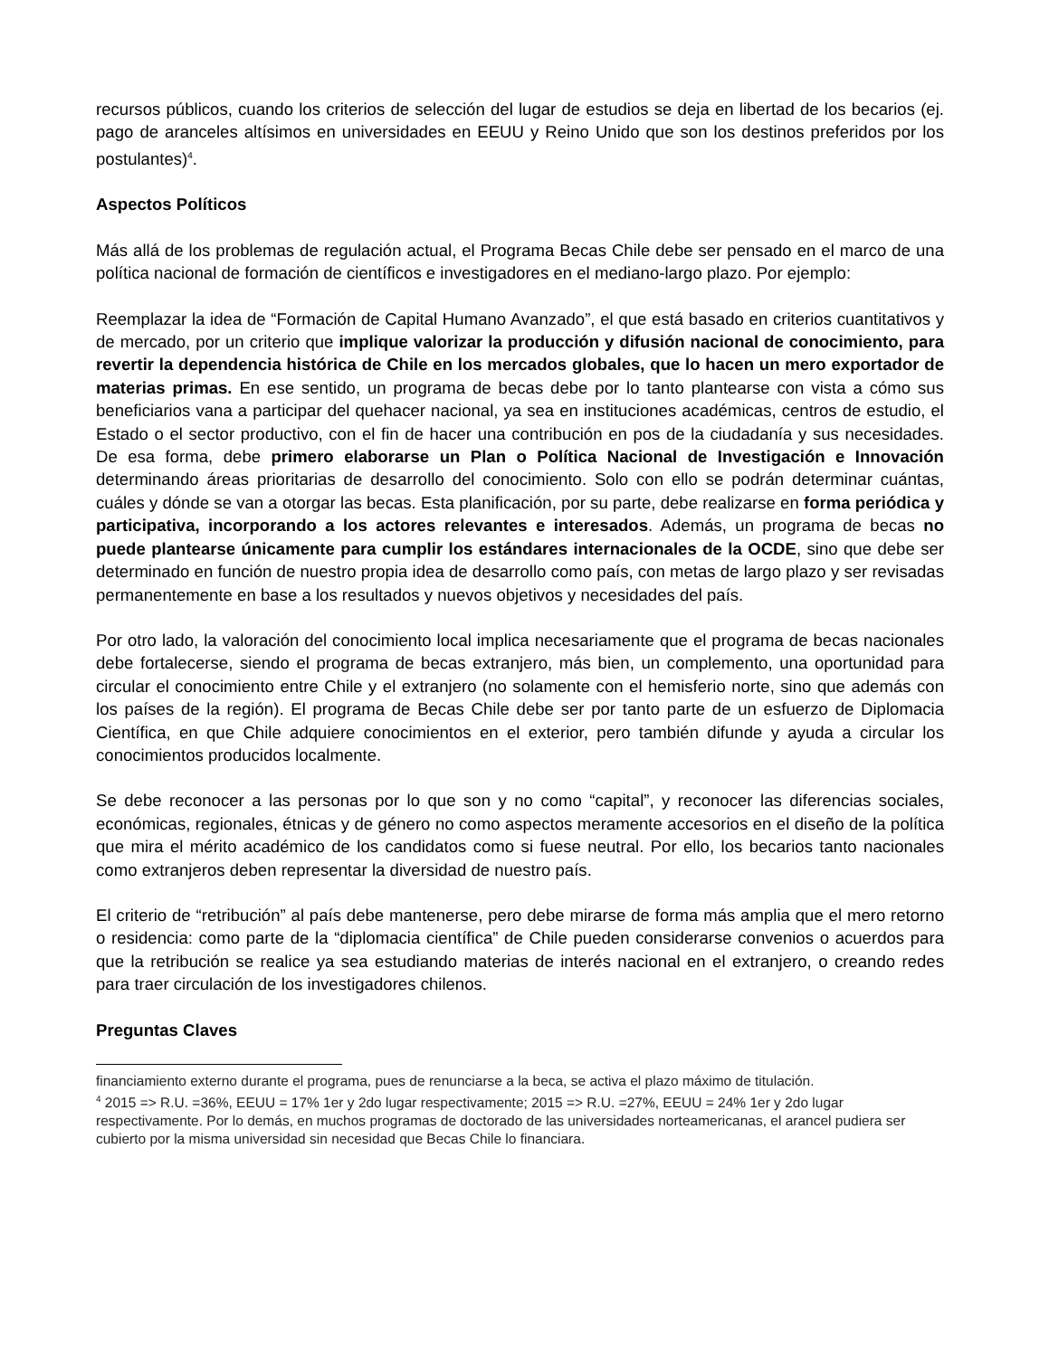recursos públicos, cuando los criterios de selección del lugar de estudios se deja en libertad de los becarios (ej. pago de aranceles altísimos en universidades en EEUU y Reino Unido que son los destinos preferidos por los postulantes)<sup>4</sup>.
Aspectos Políticos
Más allá de los problemas de regulación actual, el Programa Becas Chile debe ser pensado en el marco de una política nacional de formación de científicos e investigadores en el mediano-largo plazo. Por ejemplo:
Reemplazar la idea de “Formación de Capital Humano Avanzado”, el que está basado en criterios cuantitativos y de mercado, por un criterio que implique valorizar la producción y difusión nacional de conocimiento, para revertir la dependencia histórica de Chile en los mercados globales, que lo hacen un mero exportador de materias primas. En ese sentido, un programa de becas debe por lo tanto plantearse con vista a cómo sus beneficiarios vana a participar del quehacer nacional, ya sea en instituciones académicas, centros de estudio, el Estado o el sector productivo, con el fin de hacer una contribución en pos de la ciudadanía y sus necesidades. De esa forma, debe primero elaborarse un Plan o Política Nacional de Investigación e Innovación determinando áreas prioritarias de desarrollo del conocimiento. Solo con ello se podrán determinar cuántas, cuáles y dónde se van a otorgar las becas. Esta planificación, por su parte, debe realizarse en forma periódica y participativa, incorporando a los actores relevantes e interesados. Además, un programa de becas no puede plantearse únicamente para cumplir los estándares internacionales de la OCDE, sino que debe ser determinado en función de nuestro propia idea de desarrollo como país, con metas de largo plazo y ser revisadas permanentemente en base a los resultados y nuevos objetivos y necesidades del país.
Por otro lado, la valoración del conocimiento local implica necesariamente que el programa de becas nacionales debe fortalecerse, siendo el programa de becas extranjero, más bien, un complemento, una oportunidad para circular el conocimiento entre Chile y el extranjero (no solamente con el hemisferio norte, sino que además con los países de la región). El programa de Becas Chile debe ser por tanto parte de un esfuerzo de Diplomacia Científica, en que Chile adquiere conocimientos en el exterior, pero también difunde y ayuda a circular los conocimientos producidos localmente.
Se debe reconocer a las personas por lo que son y no como “capital”, y reconocer las diferencias sociales, económicas, regionales, étnicas y de género no como aspectos meramente accesorios en el diseño de la política que mira el mérito académico de los candidatos como si fuese neutral. Por ello, los becarios tanto nacionales como extranjeros deben representar la diversidad de nuestro país.
El criterio de “retribución” al país debe mantenerse, pero debe mirarse de forma más amplia que el mero retorno o residencia: como parte de la “diplomacia científica” de Chile pueden considerarse convenios o acuerdos para que la retribución se realice ya sea estudiando materias de interés nacional en el extranjero, o creando redes para traer circulación de los investigadores chilenos.
Preguntas Claves
financiamiento externo durante el programa, pues de renunciarse a la beca, se activa el plazo máximo de titulación.
<sup>4</sup> 2015 => R.U. =36%, EEUU = 17% 1er y 2do lugar respectivamente; 2015 => R.U. =27%, EEUU = 24% 1er y 2do lugar respectivamente. Por lo demás, en muchos programas de doctorado de las universidades norteamericanas, el arancel pudiera ser cubierto por la misma universidad sin necesidad que Becas Chile lo financiara.